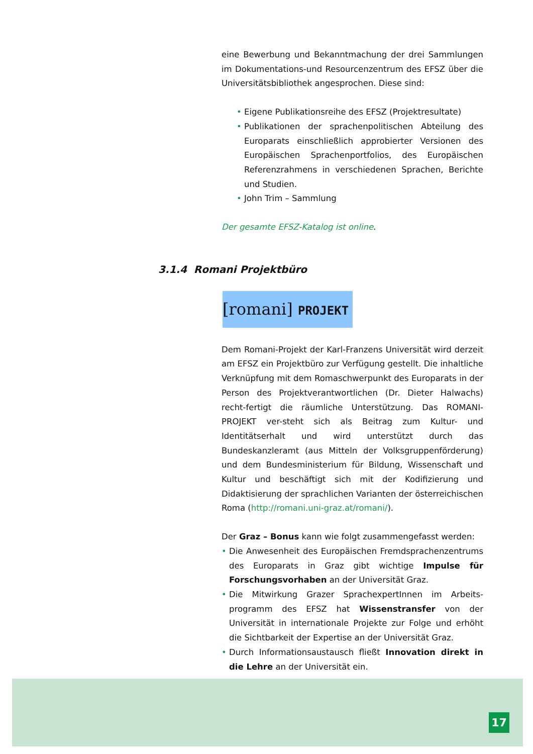eine Bewerbung und Bekanntmachung der drei Sammlungen im Dokumentations-und Resourcenzentrum des EFSZ über die Universitätsbibliothek angesprochen. Diese sind:
• Eigene Publikationsreihe des EFSZ (Projektresultate)
• Publikationen der sprachenpolitischen Abteilung des Europarats einschließlich approbierter Versionen des Europäischen Sprachenportfolios, des Europäischen Referenzrahmens in verschiedenen Sprachen, Berichte und Studien.
• John Trim – Sammlung
Der gesamte EFSZ-Katalog ist online.
[romani] PROJEKT
Dem Romani-Projekt der Karl-Franzens Universität wird derzeit am EFSZ ein Projektbüro zur Verfügung gestellt. Die inhaltliche Verknüpfung mit dem Romaschwerpunkt des Europarats in der Person des Projektverantwortlichen (Dr. Dieter Halwachs) recht-fertigt die räumliche Unterstützung. Das ROMANI-PROJEKT ver-steht sich als Beitrag zum Kultur- und Identitätserhalt und wird unterstützt durch das Bundeskanzleramt (aus Mitteln der Volksgruppenförderung) und dem Bundesministerium für Bildung, Wissenschaft und Kultur und beschäftigt sich mit der Kodifizierung und Didaktisierung der sprachlichen Varianten der österreichischen Roma (http://romani.uni-graz.at/romani/).
Der Graz – Bonus kann wie folgt zusammengefasst werden:
• Die Anwesenheit des Europäischen Fremdsprachenzentrums des Europarats in Graz gibt wichtige Impulse für Forschungsvorhaben an der Universität Graz.
• Die Mitwirkung Grazer SprachexpertInnen im Arbeits-programm des EFSZ hat Wissenstransfer von der Universität in internationale Projekte zur Folge und erhöht die Sichtbarkeit der Expertise an der Universität Graz.
• Durch Informationsaustausch fließt Innovation direkt in die Lehre an der Universität ein.
3.1.4 Romani Projektbüro
17